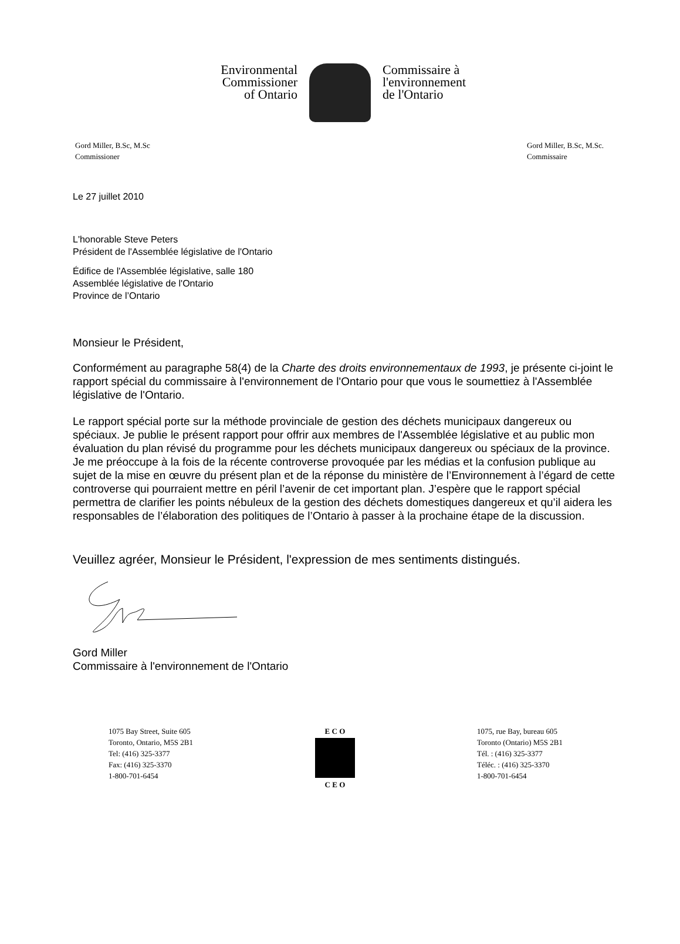Environmental
Commissioner
of Ontario
Commissaire à
l'environnement
de l'Ontario
Gord Miller, B.Sc, M.Sc
Commissioner
Gord Miller, B.Sc, M.Sc.
Commissaire
Le 27 juillet 2010
L'honorable Steve Peters
Président de l'Assemblée législative de l'Ontario
Édifice de l'Assemblée législative, salle 180
Assemblée législative de l'Ontario
Province de l’Ontario
Monsieur le Président,
Conformément au paragraphe 58(4) de la Charte des droits environnementaux de 1993, je présente ci-joint le rapport spécial du commissaire à l'environnement de l'Ontario pour que vous le soumettiez à l'Assemblée législative de l'Ontario.
Le rapport spécial porte sur la méthode provinciale de gestion des déchets municipaux dangereux ou spéciaux. Je publie le présent rapport pour offrir aux membres de l'Assemblée législative et au public mon évaluation du plan révisé du programme pour les déchets municipaux dangereux ou spéciaux de la province. Je me préoccupe à la fois de la récente controverse provoquée par les médias et la confusion publique au sujet de la mise en œuvre du présent plan et de la réponse du ministère de l’Environnement à l’égard de cette controverse qui pourraient mettre en péril l’avenir de cet important plan. J’espère que le rapport spécial permettra de clarifier les points nébuleux de la gestion des déchets domestiques dangereux et qu’il aidera les responsables de l’élaboration des politiques de l’Ontario à passer à la prochaine étape de la discussion.
Veuillez agréer, Monsieur le Président, l'expression de mes sentiments distingués.
Gord Miller
Commissaire à l'environnement de l'Ontario
1075 Bay Street, Suite 605
Toronto, Ontario, M5S 2B1
Tel: (416) 325-3377
Fax: (416) 325-3370
1-800-701-6454
E C O
C E O
1075, rue Bay, bureau 605
Toronto (Ontario) M5S 2B1
Tél. : (416) 325-3377
Téléc. : (416) 325-3370
1-800-701-6454